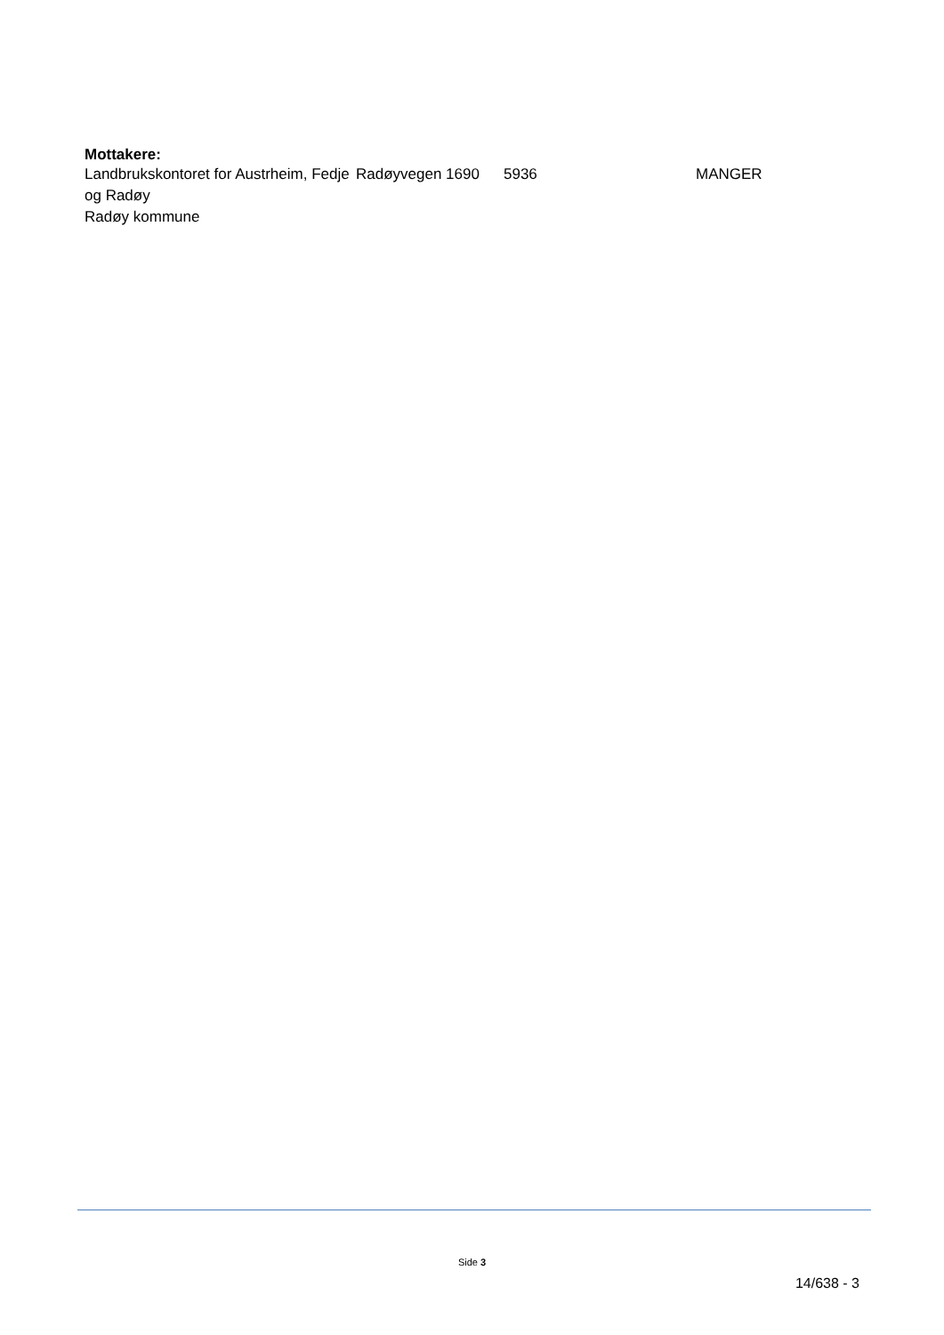Mottakere:
| Landbrukskontoret for Austrheim, Fedje og Radøy Radøy kommune | Radøyvegen 1690 | 5936 | MANGER |
Side 3
14/638 - 3